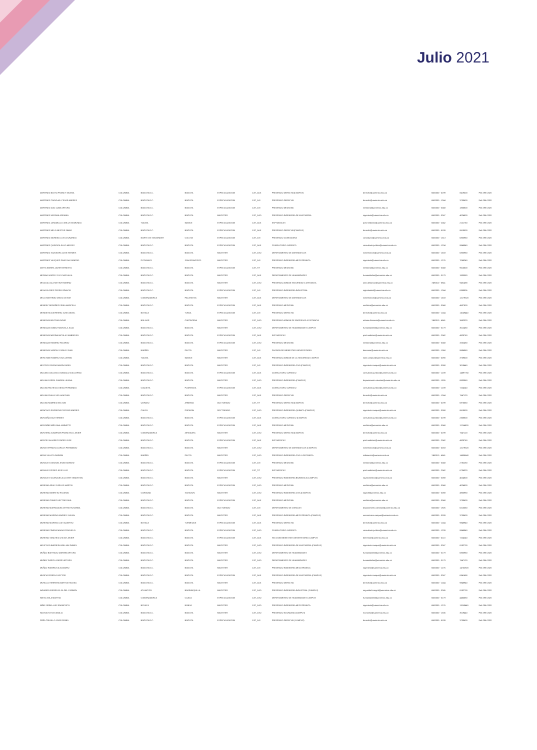Julio 2021
| MARTINEZ BASTO FRANCY MILENA | COLOMBIA | BOGOTA D.C. | BOGOTA | ESPECIALIZACION | CAT_AUX | PREGRADO DERECHO(CAMPUS) | derecho@uamerica.edu.co | 6500000 - 5199 | 8419500 | Feb 29th 2020 |
| MARTINEZ CARVAJAL CESAR ANDRES | COLOMBIA | BOGOTA D.C. | BOGOTA | ESPECIALIZACION | CAT_ASI | PREGRADO DERECHO | derecho@uamerica.edu.co | 6500000 - 1244 | 3709600 | Feb 29th 2020 |
| MARTINEZ DIAZ JUAN ARTURO | COLOMBIA | BOGOTA D.C. | BOGOTA | ESPECIALIZACION | CAT_ASI | PREGRADO MEDICINA | medicina@uamerica.edu.co | 6500000 - 3048 | 1836800 | Feb 29th 2020 |
| MARTINEZ HERRAN ADRIANA | COLOMBIA | BOGOTA D.C. | BOGOTA | MAGISTER | CAT_ASO | PREGRADO INGENIERIA DE MULTIMEDIA | ingenieria@uamerica.edu.co | 6500000 - 3247 | 4024800 | Feb 29th 2020 |
| MARTINEZ JARAMILLO CARLOS EDMUNDO | COLOMBIA | TOLIMA | IBAGUE | ESPECIALIZACION | CAT_AUX | EXP MEDICAS | posl.medicina@uamerica.edu.co | 6500000 - 2042 | 2121760 | Feb 29th 2020 |
| MARTINEZ MELO NESTOR OMAR | COLOMBIA | BOGOTA D.C. | BOGOTA | ESPECIALIZACION | CAT_AUX | PREGRADO DERECHO(CAMPUS) | derecho@uamerica.edu.co | 6500000 - 5199 | 8619500 | Feb 29th 2020 |
| MARTINEZ MORENO LUIS LEONARDO | COLOMBIA | NORTE DE SANTANDER | CUCUTA | ESPECIALIZACION | CAT_ASI | PREGRADO CONTADURIA | contaduria@uamerica.edu.co | 6500000 - 1313 | 5833960 | Feb 29th 2020 |
| MARTINEZ QUIROGA JULIO MOISES | COLOMBIA | BOGOTA D.C. | BOGOTA | ESPECIALIZACION | CAT_AUX | CONSULTORIO JURIDICO | consultorio.juridico@uamerica.edu.co | 6500000 - 1204 | 9848940 | Feb 29th 2020 |
| MARTINEZ SAAVEDRA JOSE HERMES | COLOMBIA | BOGOTA D.C. | BOGOTA | MAGISTER | CAT_ASO | DEPARTAMENTO DE MATEMATICAS | matematicas@uamerica.edu.co | 6500000 - 1503 | 5833960 | Feb 29th 2020 |
| MARTINEZ VASQUEZ DAVID ALEJANDRO | COLOMBIA | PUTUMAYO | SAN FRANCISCO | MAGISTER | CAT_ASI | PREGRADO INGENIERIA MECATRONICA | ingenieria@uamerica.edu.co | 6500000 - 1276 | 7068240 | Feb 29th 2020 |
| MATTA IBARRA JAVIER ERNESTO | COLOMBIA | BOGOTA D.C. | BOGOTA | ESPECIALIZACION | CAT_TIT | PREGRADO MEDICINA | medicina@uamerica.edu.co | 6500000 - 3048 | 9615600 | Feb 29th 2020 |
| MEDINA SANTOS YULY NATHALIA | COLOMBIA | BOGOTA D.C. | BOGOTA | MAGISTER | CAT_AUX | DEPARTAMENTO DE HUMANIDADES | humanidades@uamerica.edu.co | 6500000 - 3179 | 1930080 | Feb 29th 2020 |
| MEJIA ALCALA NESTOR MARINO | COLOMBIA | BOGOTA D.C. | BOGOTA | MAGISTER | CAT_ASO | PREGRADO ADMON SEGURIDAD A DISTANCIA | aseo.distancia@uamerica.edu.co | 7480010 - 6841 | 9431488 | Feb 29th 2020 |
| MEJIA FLOREZ PEDRO IGNACIO | COLOMBIA | BOGOTA D.C. | BOGOTA | ESPECIALIZACION | CAT_ASI | PREGRADO INGENIERIA INDUSTRIAL | ingindustrial@uamerica.edu.co | 6500000 - 1244 | 6359936 | Feb 29th 2020 |
| MELO MARTINEZ DIEGO CESAR | COLOMBIA | CUNDINAMARCA | FACATATIVA | MAGISTER | CAT_AUX | DEPARTAMENTO DE MATEMATICAS | matematicas@uamerica.edu.co | 6500000 - 1503 | 12179320 | Feb 29th 2020 |
| MENDEZ ORDOÑEZ ERIKA MARCELA | COLOMBIA | BOGOTA D.C. | BOGOTA | ESPECIALIZACION | CAT_AUX | PREGRADO MEDICINA | medicina@uamerica.edu.co | 6500000 - 3048 | 4637800 | Feb 29th 2020 |
| MENDIETA GUERRERO JOSE ANGEL | COLOMBIA | BOYACA | TUNJA | ESPECIALIZACION | CAT_ASI | PREGRADO DERECHO | derecho@uamerica.edu.co | 6500000 - 1244 | 11049440 | Feb 29th 2020 |
| MENDOZA BELTRAN DAVID | COLOMBIA | BOLIVAR | CARTAGENA | MAGISTER | CAT_ASO | PREGRADO ADMON DE EMPRESAS A DISTANCIA | admon.distancia@uamerica.edu.co | 7480010 - 6841 | 3652320 | Feb 29th 2020 |
| MENDOZA GOMEZ MARCELA JULIA | COLOMBIA | BOGOTA D.C. | BOGOTA | MAGISTER | CAT_ASO | DEPARTAMENTO DE HUMANIDADES CAMPUS | humanidades@uamerica.edu.co | 6500000 - 3179 | 3012480 | Feb 29th 2020 |
| MENDOZA MEDINA NICOLAS AMBROSIO | COLOMBIA | BOGOTA D.C. | BOGOTA | ESPECIALIZACION | CAT_AUX | EXP MEDICAS | posl.medicina@uamerica.edu.co | 6500000 - 2042 | 4829760 | Feb 29th 2020 |
| MENDOZA RAMIREZ RICARDO | COLOMBIA | BOGOTA D.C. | BOGOTA | ESPECIALIZACION | CAT_ASO | PREGRADO MEDICINA | medicina@uamerica.edu.co | 6500000 - 3048 | 3202480 | Feb 29th 2020 |
| MENDOZA VARGAS CARLOS IVAN | COLOMBIA | NARIÑO | PASTO | MAGISTER | CAT_ASI | DIVISION DE BIENESTAR UNIVERSITARIO | bienestar@uamerica.edu.co | 6500000 - 1068 | 9696960 | Feb 29th 2020 |
| MERCHAN RAMIREZ GUILLERMO | COLOMBIA | TOLIMA | IBAGUE | MAGISTER | CAT_AUX | PREGRADO ADMON DE LA SEGURIDAD CAMPUS | sase.campus@uamerica.edu.co | 6500000 - 5090 | 3709600 | Feb 29th 2020 |
| MESTIZO RIVERA MARIN DARIO | COLOMBIA | BOGOTA D.C. | BOGOTA | MAGISTER | CAT_ASI | PREGRADO INGENIERIA CIVIL(CAMPUS) | ingenieria.campus@uamerica.edu.co | 6500000 - 3088 | 3019440 | Feb 29th 2020 |
| MOLANO GALLEGO GONZALO GUILLERMO | COLOMBIA | BOGOTA D.C. | BOGOTA | ESPECIALIZACION | CAT_AUX | CONSULTORIO JURIDICO | consultorio.juridico@uamerica.edu.co | 6500000 - 1239 | 14697760 | Feb 29th 2020 |
| MOLINA CARRIL SANDRA LILIANA | COLOMBIA | BOGOTA D.C. | BOGOTA | MAGISTER | CAT_ASO | PREGRADO INGENIERIA (CAMPUS) | departamento.ciencias@uamerica.edu.co | 6500000 - 1926 | 8833960 | Feb 29th 2020 |
| MOLINA PACHECO DIEGO FERNANDO | COLOMBIA | CAQUETA | FLORENCIA | ESPECIALIZACION | CAT_AUX | CONSULTORIO JURIDICO | consultorio.juridico@uamerica.edu.co | 6500000 - 1239 | 7224240 | Feb 29th 2020 |
| MOLINA OVALLE WILLIAM IVAN | COLOMBIA | BOGOTA D.C. | BOGOTA | MAGISTER | CAT_AUX | PREGRADO DERECHO | derecho@uamerica.edu.co | 6500000 - 1244 | 7647120 | Feb 29th 2020 |
| MOLINA RAMIREZ NELSON | COLOMBIA | QUINDIO | ARMENIA | DOCTORADO | CAT_TIT | PREGRADO DERECHO(CAMPUS) | derecho@uamerica.edu.co | 6500000 - 5199 | 6876660 | Feb 29th 2020 |
| MONCAYO RODRIGUEZ EDGAR ANDRES | COLOMBIA | CAUCA | POPAYAN | DOCTORADO | CAT_ASO | PREGRADO INGENIERIA QUIMICA (CAMPUS) | ingenieria.campus@uamerica.edu.co | 6500000 - 3088 | 8619500 | Feb 29th 2020 |
| MONTAÑA DIAZ HERMES | COLOMBIA | BOGOTA D.C. | BOGOTA | ESPECIALIZACION | CAT_AUX | CONSULTORIO JURIDICO (CAMPUS) | consultorio.juridico@uamerica.edu.co | 6500000 - 5199 | 2308800 | Feb 29th 2020 |
| MONTAÑO NIÑO ANA JANNETTE | COLOMBIA | BOGOTA D.C. | BOGOTA | ESPECIALIZACION | CAT_AUX | PREGRADO MEDICINA | medicina@uamerica.edu.co | 6500000 - 3048 | 11764800 | Feb 29th 2020 |
| MONTERO ALBARRAN FRANCISCO JAVIER | COLOMBIA | CUNDINAMARCA | ZIPAQUIRA | MAGISTER | CAT_ASO | PREGRADO DERECHO(CAMPUS) | derecho@uamerica.edu.co | 6500000 - 5199 | 7647120 | Feb 29th 2020 |
| MONTES ALVAREZ ROGER JOSE | COLOMBIA | BOGOTA D.C. | BOGOTA | ESPECIALIZACION | CAT_AUX | EXP MEDICAS | posl.medicina@uamerica.edu.co | 6500000 - 2042 | 4829760 | Feb 29th 2020 |
| MORA ESPINOSA CARLOS FERNANDO | COLOMBIA | BOGOTA D.C. | BOGOTA | MAGISTER | CAT_ASO | DEPARTAMENTO DE MATEMATICAS (CAMPUS) | matematicas@uamerica.edu.co | 6500000 - 5033 | 12179320 | Feb 29th 2020 |
| MORA VILLOTA DARWIN | COLOMBIA | NARIÑO | PASTO | MAGISTER | CAT_ASO | PREGRADO INGENIERIA CIVIL A DISTANCIA | icdistancia@uamerica.edu.co | 7480010 - 6841 | 14508640 | Feb 29th 2020 |
| MORALES GARZON JHON EDWARD | COLOMBIA | BOGOTA D.C. | BOGOTA | ESPECIALIZACION | CAT_ASI | PREGRADO MEDICINA | medicina@uamerica.edu.co | 6500000 - 3048 | 2782280 | Feb 29th 2020 |
| MORALES PEREZ JOSE LUIS | COLOMBIA | BOGOTA D.C. | BOGOTA | ESPECIALIZACION | CAT_TIT | EXP MEDICAS | posl.medicina@uamerica.edu.co | 6500000 - 2042 | 6736320 | Feb 29th 2020 |
| MORALES VALENZUELA OLIVER SEBASTIAN | COLOMBIA | BOGOTA D.C. | BOGOTA | MAGISTER | CAT_ASO | PREGRADO INGENIERIA BIOMEDICA (CAMPUS) | ing.biomedica@uamerica.edu.co | 6500000 - 3088 | 4024800 | Feb 29th 2020 |
| MORENO ARIAS CARLOS MARTIN | COLOMBIA | BOGOTA D.C. | BOGOTA | ESPECIALIZACION | CAT_ASO | PREGRADO MEDICINA | medicina@uamerica.edu.co | 6500000 - 3048 | 4024800 | Feb 29th 2020 |
| MORENO BARRETO RICARDO | COLOMBIA | CORDOBA | SAHAGUN | MAGISTER | CAT_ASO | PREGRADO INGENIERIA CIVIL(CAMPUS) | ingcivil@uamerica.edu.co | 6500000 - 3088 | 4930980 | Feb 29th 2020 |
| MORENO GOMEZ HECTOR RAUL | COLOMBIA | BOGOTA D.C. | BOGOTA | ESPECIALIZACION | CAT_AUX | PREGRADO MEDICINA | medicina@uamerica.edu.co | 6500000 - 3048 | 3709600 | Feb 29th 2020 |
| MORENO MARROQUIN ASTRID ROSANNA | COLOMBIA | BOGOTA D.C. | BOGOTA | DOCTORADO | CAT_ASI | DEPARTAMENTO DE CIENCIAS | departamento.ciencias@uamerica.edu.co | 6500000 - 1926 | 6213060 | Feb 29th 2020 |
| MORENO MORENO ANDRES JULIAN | COLOMBIA | BOGOTA D.C. | BOGOTA | MAGISTER | CAT_AUX | PREGRADO INGENIERIA MECATRONICA (CAMPUS) | mecatronica.campus@uamerica.edu.co | 6500000 - 3009 | 3709600 | Feb 29th 2020 |
| MORENO MORENO LUIS ALBERTO | COLOMBIA | BOYACA | TURMEQUE | ESPECIALIZACION | CAT_AUX | PREGRADO DERECHO | derecho@uamerica.edu.co | 6500000 - 1244 | 9848940 | Feb 29th 2020 |
| MORENO PINEDA MARIA CONSUELO | COLOMBIA | BOGOTA D.C. | BOGOTA | ESPECIALIZACION | CAT_ASO | CONSULTORIO JURIDICO | consultorio.juridico@uamerica.edu.co | 6500000 - 1239 | 9848940 | Feb 29th 2020 |
| MORENO SANCHEZ OSCAR JAVIER | COLOMBIA | BOGOTA D.C. | BOGOTA | ESPECIALIZACION | CAT_AUX | SECCION BIENESTAR UNIVERSITARIO CAMPUS | bienestar@uamerica.edu.co | 6500000 - 5113 | 7224240 | Feb 29th 2020 |
| MOSCOSO BARRERA WILLIAM DANIEL | COLOMBIA | BOGOTA D.C. | BOGOTA | MAGISTER | CAT_ASO | PREGRADO INGENIERIA DE MULTIMEDIA (CAMPUS) | ingenieria.campus@uamerica.edu.co | 6500000 - 3247 | 8192700 | Feb 29th 2020 |
| MUÑOZ BUITRAGO DARWIN ARTURO | COLOMBIA | BOGOTA D.C. | BOGOTA | MAGISTER | CAT_ASO | DEPARTAMENTO DE HUMANIDADES | humanidades@uamerica.edu.co | 6500000 - 3179 | 6833960 | Feb 29th 2020 |
| MUÑOZ GARCIA JORGE ARTURO | COLOMBIA | BOGOTA D.C. | BOGOTA | MAGISTER | CAT_ASO | DEPARTAMENTO DE HUMANIDADES | humanidades@uamerica.edu.co | 6500000 - 3179 | 7647120 | Feb 29th 2020 |
| MUÑOZ RAMIREZ ALEJANDRO | COLOMBIA | BOGOTA D.C. | BOGOTA | MAGISTER | CAT_ASI | PREGRADO INGENIERIA MECATRONICA | ingenieria@uamerica.edu.co | 6500000 - 1276 | 14702920 | Feb 29th 2020 |
| MURCIA PORRAS HECTOR | COLOMBIA | BOGOTA D.C. | BOGOTA | ESPECIALIZACION | CAT_AUX | PREGRADO INGENIERIA DE MULTIMEDIA (CAMPUS) | ingenieria.campus@uamerica.edu.co | 6500000 - 3247 | 6341688 | Feb 29th 2020 |
| MURILLO HERRERA MARTHA HELENA | COLOMBIA | BOGOTA D.C. | BOGOTA | MAGISTER | CAT_AUX | PREGRADO DERECHO | derecho@uamerica.edu.co | 6500000 - 1244 | 9848940 | Feb 29th 2020 |
| NAVARRO FIERRO ELSA DEL CARMEN | COLOMBIA | ATLANTICO | BARRANQUILLA | MAGISTER | CAT_ASO | PREGRADO INGENIERIA INDUSTRIAL (CAMPUS) | seguridad.integral@uamerica.edu.co | 6500000 - 3245 | 8192700 | Feb 29th 2020 |
| NIETO AVILA MARTHA | COLOMBIA | CUNDINAMARCA | CAJICA | ESPECIALIZACION | CAT_ASO | DEPARTAMENTO DE HUMANIDADES CAMPUS | humanidades@uamerica.edu.co | 6500000 - 3179 | 4465680 | Feb 29th 2020 |
| NIÑO SERNA LUIS FRANCISCO | COLOMBIA | BOYACA | NOBSA | MAGISTER | CAT_ASO | PREGRADO INGENIERIA MECATRONICA | ingenieria@uamerica.edu.co | 6500000 - 1276 | 11269440 | Feb 29th 2020 |
| NOVOA HOYOS AMALIA | COLOMBIA | BOGOTA D.C. | BOGOTA | MAGISTER | CAT_ASO | PREGRADO ECONOMIA (CAMPUS) | economia@uamerica.edu.co | 6500000 - 1305 | 3019440 | Feb 29th 2020 |
| PEÑA TRUJILLO JOSE REINEL | COLOMBIA | BOGOTA D.C. | BOGOTA | ESPECIALIZACION | CAT_ASI | PREGRADO DERECHO (CAMPUS) | derecho@uamerica.edu.co | 6500000 - 5199 | 3709600 | Feb 29th 2020 |